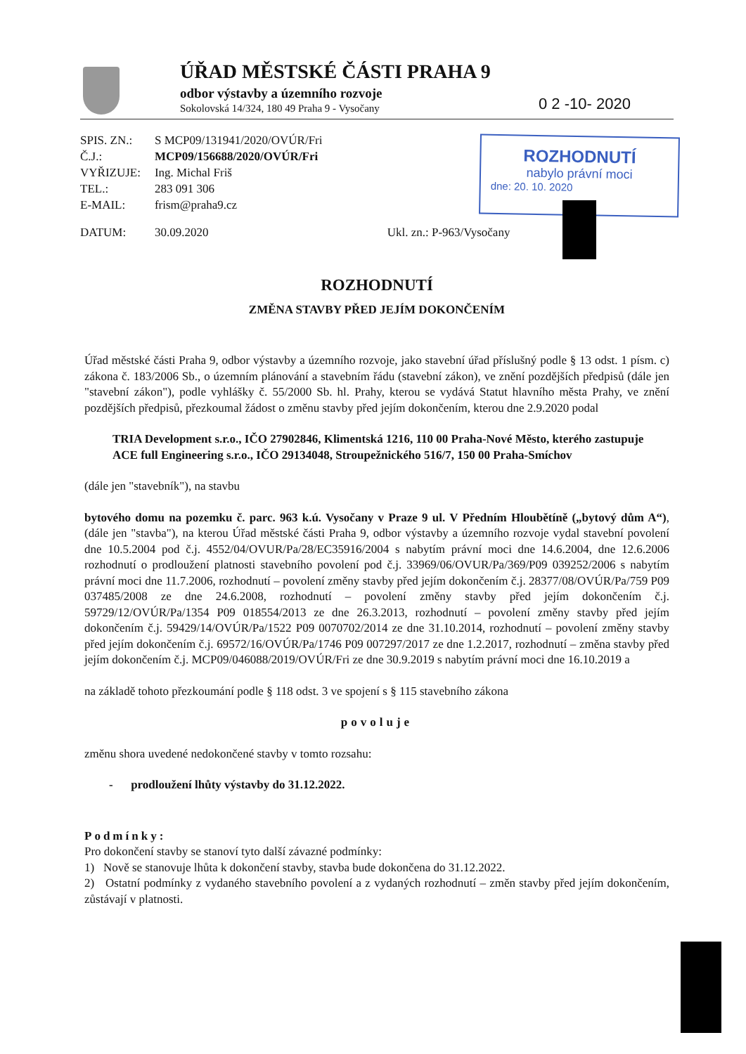ÚŘAD MĚSTSKÉ ČÁSTI PRAHA 9
odbor výstavby a územního rozvoje
Sokolovská 14/324, 180 49 Praha 9 - Vysočany
0 2 -10- 2020
| SPIS. ZN.: | S MCP09/131941/2020/OVÚR/Fri |
| Č.J.: | MCP09/156688/2020/OVÚR/Fri |
| VYŘIZUJE: | Ing. Michal Friš |
| TEL.: | 283 091 306 |
| E-MAIL: | frism@praha9.cz |
| DATUM: | 30.09.2020 Ukl. zn.: P-963/Vysočany |
ROZHODNUTÍ
nabylo právní moci
dne: 20. 10. 2020
ROZHODNUTÍ
ZMĚNA STAVBY PŘED JEJÍM DOKONČENÍM
Úřad městské části Praha 9, odbor výstavby a územního rozvoje, jako stavební úřad příslušný podle § 13 odst. 1 písm. c) zákona č. 183/2006 Sb., o územním plánování a stavebním řádu (stavební zákon), ve znění pozdějších předpisů (dále jen "stavební zákon"), podle vyhlášky č. 55/2000 Sb. hl. Prahy, kterou se vydává Statut hlavního města Prahy, ve znění pozdějších předpisů, přezkoumal žádost o změnu stavby před jejím dokončením, kterou dne 2.9.2020 podal
TRIA Development s.r.o., IČO 27902846, Klimentská 1216, 110 00 Praha-Nové Město, kterého zastupuje ACE full Engineering s.r.o., IČO 29134048, Stroupežnického 516/7, 150 00 Praha-Smíchov
(dále jen "stavebník"), na stavbu
bytového domu na pozemku č. parc. 963 k.ú. Vysočany v Praze 9 ul. V Předním Hloubětíně („bytový dům A“), (dále jen "stavba"), na kterou Úřad městské části Praha 9, odbor výstavby a územního rozvoje vydal stavební povolení dne 10.5.2004 pod č.j. 4552/04/OVUR/Pa/28/EC35916/2004 s nabytím právní moci dne 14.6.2004, dne 12.6.2006 rozhodnutí o prodloužení platnosti stavebního povolení pod č.j. 33969/06/OVUR/Pa/369/P09 039252/2006 s nabytím právní moci dne 11.7.2006, rozhodnutí – povolení změny stavby před jejím dokončením č.j. 28377/08/OVÚR/Pa/759 P09 037485/2008 ze dne 24.6.2008, rozhodnutí – povolení změny stavby před jejím dokončením č.j. 59729/12/OVÚR/Pa/1354 P09 018554/2013 ze dne 26.3.2013, rozhodnutí – povolení změny stavby před jejím dokončením č.j. 59429/14/OVÚR/Pa/1522 P09 0070702/2014 ze dne 31.10.2014, rozhodnutí – povolení změny stavby před jejím dokončením č.j. 69572/16/OVÚR/Pa/1746 P09 007297/2017 ze dne 1.2.2017, rozhodnutí – změna stavby před jejím dokončením č.j. MCP09/046088/2019/OVÚR/Fri ze dne 30.9.2019 s nabytím právní moci dne 16.10.2019 a
na základě tohoto přezkoumání podle § 118 odst. 3 ve spojení s § 115 stavebního zákona
povoluje
změnu shora uvedené nedokončené stavby v tomto rozsahu:
- prodloužení lhůty výstavby do 31.12.2022.
Podmínky:
Pro dokončení stavby se stanoví tyto další závazné podmínky:
1) Nově se stanovuje lhůta k dokončení stavby, stavba bude dokončena do 31.12.2022.
2) Ostatní podmínky z vydaného stavebního povolení a z vydaných rozhodnutí – změn stavby před jejím dokončením, zůstávají v platnosti.